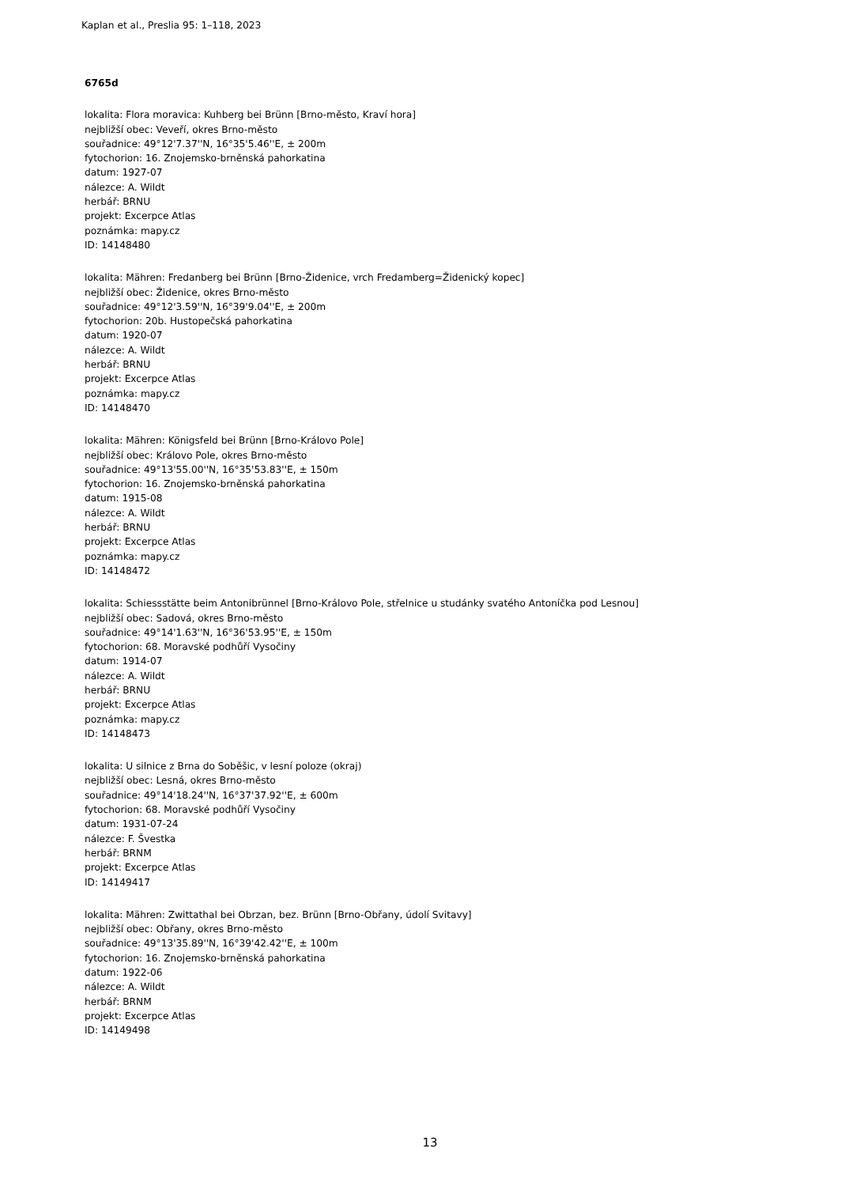Kaplan et al., Preslia 95: 1–118, 2023
6765d
lokalita: Flora moravica: Kuhberg bei Brünn [Brno-město, Kraví hora]
nejbližší obec: Veveří, okres Brno-město
souřadnice: 49°12'7.37''N, 16°35'5.46''E, ± 200m
fytochorion: 16. Znojemsko-brněnská pahorkatina
datum: 1927-07
nálezce: A. Wildt
herbář: BRNU
projekt: Excerpce Atlas
poznámka: mapy.cz
ID: 14148480
lokalita: Mähren: Fredanberg bei Brünn [Brno-Židenice, vrch Fredamberg=Židenický kopec]
nejbližší obec: Židenice, okres Brno-město
souřadnice: 49°12'3.59''N, 16°39'9.04''E, ± 200m
fytochorion: 20b. Hustopečská pahorkatina
datum: 1920-07
nálezce: A. Wildt
herbář: BRNU
projekt: Excerpce Atlas
poznámka: mapy.cz
ID: 14148470
lokalita: Mähren: Königsfeld bei Brünn [Brno-Královo Pole]
nejbližší obec: Královo Pole, okres Brno-město
souřadnice: 49°13'55.00''N, 16°35'53.83''E, ± 150m
fytochorion: 16. Znojemsko-brněnská pahorkatina
datum: 1915-08
nálezce: A. Wildt
herbář: BRNU
projekt: Excerpce Atlas
poznámka: mapy.cz
ID: 14148472
lokalita: Schiessstätte beim Antonibrünnel [Brno-Královo Pole, střelnice u studánky svatého Antoníčka pod Lesnou]
nejbližší obec: Sadová, okres Brno-město
souřadnice: 49°14'1.63''N, 16°36'53.95''E, ± 150m
fytochorion: 68. Moravské podhůří Vysočiny
datum: 1914-07
nálezce: A. Wildt
herbář: BRNU
projekt: Excerpce Atlas
poznámka: mapy.cz
ID: 14148473
lokalita: U silnice z Brna do Soběšic, v lesní poloze (okraj)
nejbližší obec: Lesná, okres Brno-město
souřadnice: 49°14'18.24''N, 16°37'37.92''E, ± 600m
fytochorion: 68. Moravské podhůří Vysočiny
datum: 1931-07-24
nálezce: F. Švestka
herbář: BRNM
projekt: Excerpce Atlas
ID: 14149417
lokalita: Mähren: Zwittathal bei Obrzan, bez. Brünn [Brno-Obřany, údolí Svitavy]
nejbližší obec: Obřany, okres Brno-město
souřadnice: 49°13'35.89''N, 16°39'42.42''E, ± 100m
fytochorion: 16. Znojemsko-brněnská pahorkatina
datum: 1922-06
nálezce: A. Wildt
herbář: BRNM
projekt: Excerpce Atlas
ID: 14149498
13